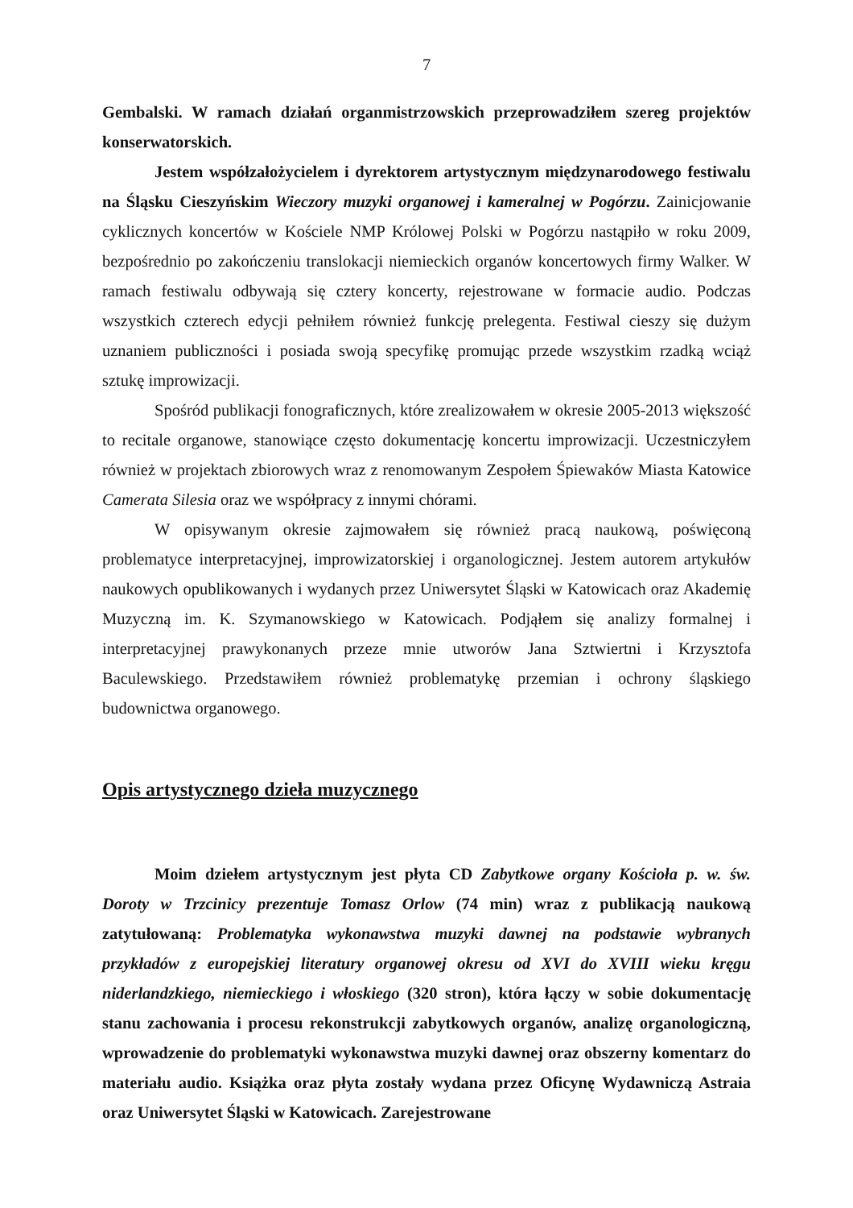7
Gembalski. W ramach działań organmistrzowskich przeprowadziłem szereg projektów konserwatorskich.
Jestem współzałożycielem i dyrektorem artystycznym międzynarodowego festiwalu na Śląsku Cieszyńskim Wieczory muzyki organowej i kameralnej w Pogórzu. Zainicjowanie cyklicznych koncertów w Kościele NMP Królowej Polski w Pogórzu nastąpiło w roku 2009, bezpośrednio po zakończeniu translokacji niemieckich organów koncertowych firmy Walker. W ramach festiwalu odbywają się cztery koncerty, rejestrowane w formacie audio. Podczas wszystkich czterech edycji pełniłem również funkcję prelegenta. Festiwal cieszy się dużym uznaniem publiczności i posiada swoją specyfikę promując przede wszystkim rzadką wciąż sztukę improwizacji.
Spośród publikacji fonograficznych, które zrealizowałem w okresie 2005-2013 większość to recitale organowe, stanowiące często dokumentację koncertu improwizacji. Uczestniczyłem również w projektach zbiorowych wraz z renomowanym Zespołem Śpiewaków Miasta Katowice Camerata Silesia oraz we współpracy z innymi chórami.
W opisywanym okresie zajmowałem się również pracą naukową, poświęconą problematyce interpretacyjnej, improwizatorskiej i organologicznej. Jestem autorem artykułów naukowych opublikowanych i wydanych przez Uniwersytet Śląski w Katowicach oraz Akademię Muzyczną im. K. Szymanowskiego w Katowicach. Podjąłem się analizy formalnej i interpretacyjnej prawykonanych przeze mnie utworów Jana Sztwiertni i Krzysztofa Baculewskiego. Przedstawiłem również problematykę przemian i ochrony śląskiego budownictwa organowego.
Opis artystycznego dzieła muzycznego
Moim dziełem artystycznym jest płyta CD Zabytkowe organy Kościoła p. w. św. Doroty w Trzcinicy prezentuje Tomasz Orlow (74 min) wraz z publikacją naukową zatytułowaną: Problematyka wykonawstwa muzyki dawnej na podstawie wybranych przykładów z europejskiej literatury organowej okresu od XVI do XVIII wieku kręgu niderlandzkiego, niemieckiego i włoskiego (320 stron), która łączy w sobie dokumentację stanu zachowania i procesu rekonstrukcji zabytkowych organów, analizę organologiczną, wprowadzenie do problematyki wykonawstwa muzyki dawnej oraz obszerny komentarz do materiału audio. Książka oraz płyta zostały wydana przez Oficynę Wydawniczą Astraia oraz Uniwersytet Śląski w Katowicach. Zarejestrowane